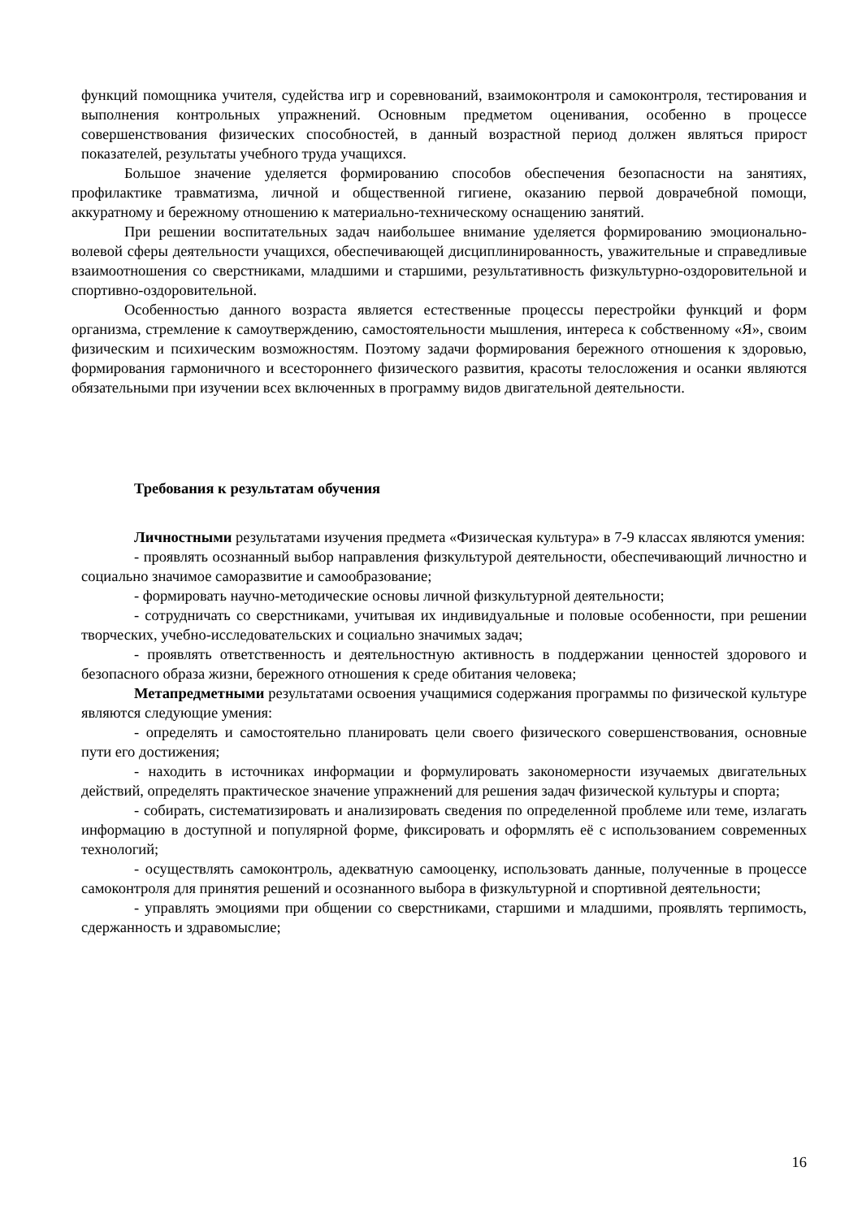функций помощника учителя, судейства игр и соревнований, взаимоконтроля и самоконтроля, тестирования и выполнения контрольных упражнений. Основным предметом оценивания, особенно в процессе совершенствования физических способностей, в данный возрастной период должен являться прирост показателей, результаты учебного труда учащихся.
Большое значение уделяется формированию способов обеспечения безопасности на занятиях, профилактике травматизма, личной и общественной гигиене, оказанию первой доврачебной помощи, аккуратному и бережному отношению к материально-техническому оснащению занятий.
При решении воспитательных задач наибольшее внимание уделяется формированию эмоционально-волевой сферы деятельности учащихся, обеспечивающей дисциплинированность, уважительные и справедливые взаимоотношения со сверстниками, младшими и старшими, результативность физкультурно-оздоровительной и спортивно-оздоровительной.
Особенностью данного возраста является естественные процессы перестройки функций и форм организма, стремление к самоутверждению, самостоятельности мышления, интереса к собственному «Я», своим физическим и психическим возможностям. Поэтому задачи формирования бережного отношения к здоровью, формирования гармоничного и всестороннего физического развития, красоты телосложения и осанки являются обязательными при изучении всех включенных в программу видов двигательной деятельности.
Требования к результатам обучения
Личностными результатами изучения предмета «Физическая культура» в 7-9 классах являются умения:
- проявлять осознанный выбор направления физкультурой деятельности, обеспечивающий личностно и социально значимое саморазвитие и самообразование;
- формировать научно-методические основы личной физкультурной деятельности;
- сотрудничать со сверстниками, учитывая их индивидуальные и половые особенности, при решении творческих, учебно-исследовательских и социально значимых задач;
- проявлять ответственность и деятельностную активность в поддержании ценностей здорового и безопасного образа жизни, бережного отношения к среде обитания человека;
Метапредметными результатами освоения учащимися содержания программы по физической культуре являются следующие умения:
- определять и самостоятельно планировать цели своего физического совершенствования, основные пути его достижения;
- находить в источниках информации и формулировать закономерности изучаемых двигательных действий, определять практическое значение упражнений для решения задач физической культуры и спорта;
- собирать, систематизировать и анализировать сведения по определенной проблеме или теме, излагать информацию в доступной и популярной форме, фиксировать и оформлять её с использованием современных технологий;
- осуществлять самоконтроль, адекватную самооценку, использовать данные, полученные в процессе самоконтроля для принятия решений и осознанного выбора в физкультурной и спортивной деятельности;
- управлять эмоциями при общении со сверстниками, старшими и младшими, проявлять терпимость, сдержанность и здравомыслие;
16